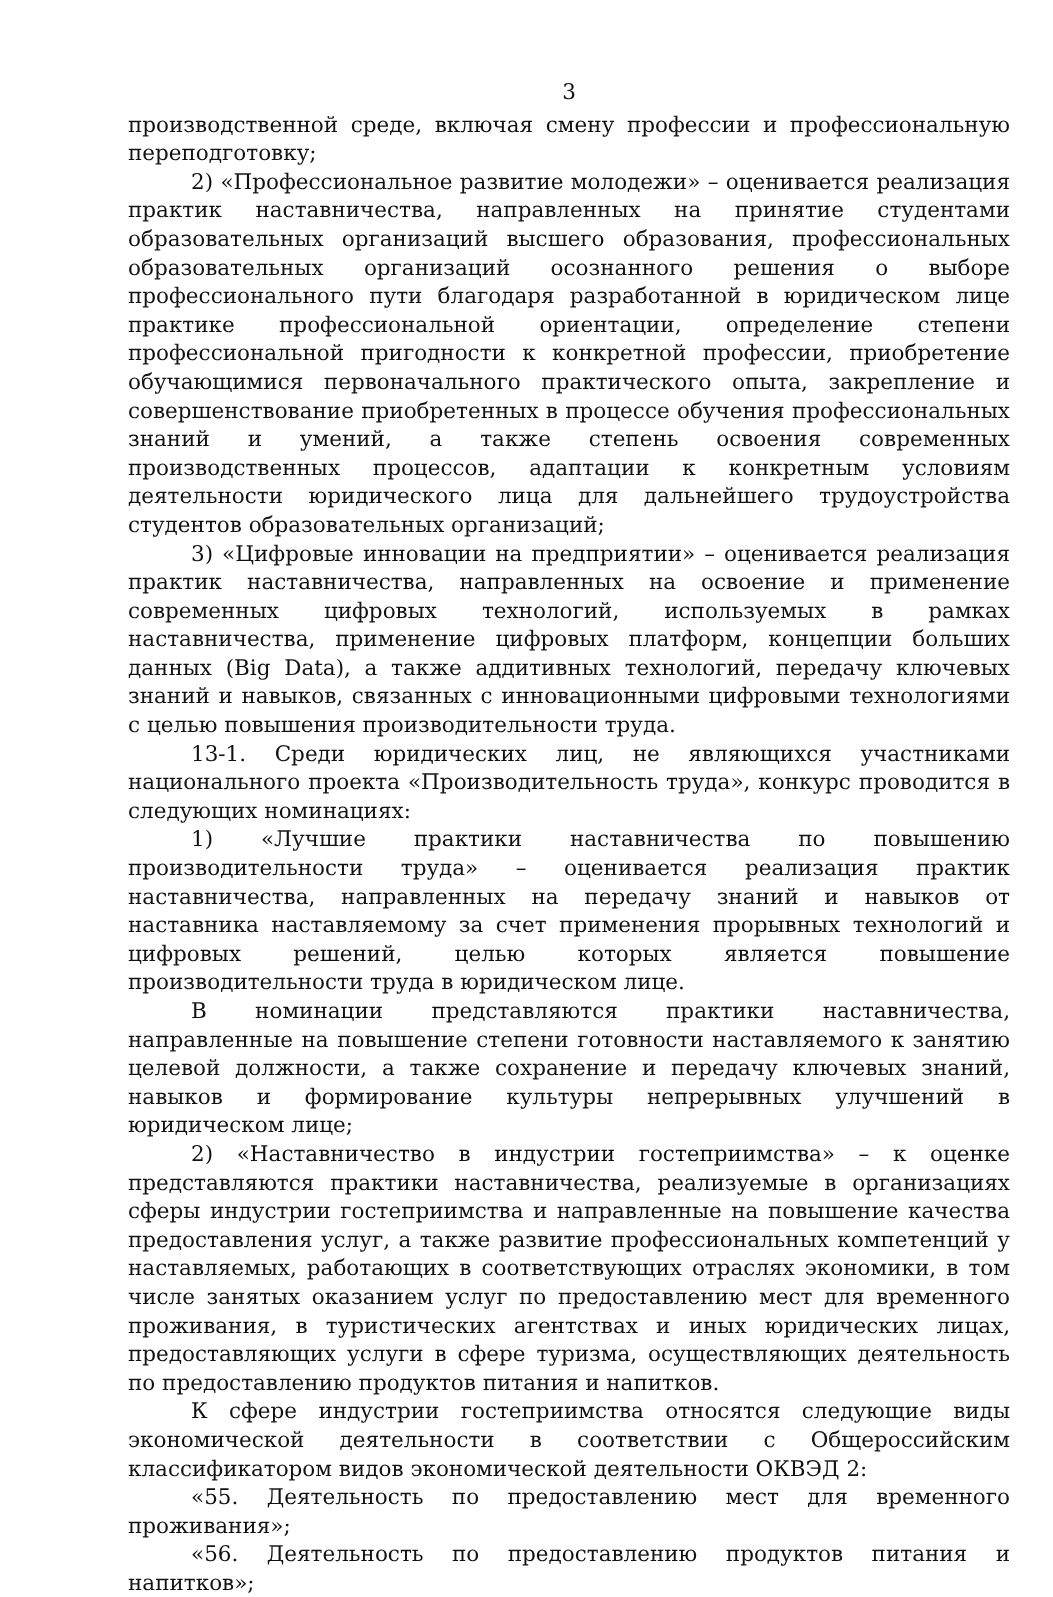3
производственной среде, включая смену профессии и профессиональную переподготовку;
2) «Профессиональное развитие молодежи» – оценивается реализация практик наставничества, направленных на принятие студентами образовательных организаций высшего образования, профессиональных образовательных организаций осознанного решения о выборе профессионального пути благодаря разработанной в юридическом лице практике профессиональной ориентации, определение степени профессиональной пригодности к конкретной профессии, приобретение обучающимися первоначального практического опыта, закрепление и совершенствование приобретенных в процессе обучения профессиональных знаний и умений, а также степень освоения современных производственных процессов, адаптации к конкретным условиям деятельности юридического лица для дальнейшего трудоустройства студентов образовательных организаций;
3) «Цифровые инновации на предприятии» – оценивается реализация практик наставничества, направленных на освоение и применение современных цифровых технологий, используемых в рамках наставничества, применение цифровых платформ, концепции больших данных (Big Data), а также аддитивных технологий, передачу ключевых знаний и навыков, связанных с инновационными цифровыми технологиями с целью повышения производительности труда.
13-1. Среди юридических лиц, не являющихся участниками национального проекта «Производительность труда», конкурс проводится в следующих номинациях:
1) «Лучшие практики наставничества по повышению производительности труда» – оценивается реализация практик наставничества, направленных на передачу знаний и навыков от наставника наставляемому за счет применения прорывных технологий и цифровых решений, целью которых является повышение производительности труда в юридическом лице.
В номинации представляются практики наставничества, направленные на повышение степени готовности наставляемого к занятию целевой должности, а также сохранение и передачу ключевых знаний, навыков и формирование культуры непрерывных улучшений в юридическом лице;
2) «Наставничество в индустрии гостеприимства» – к оценке представляются практики наставничества, реализуемые в организациях сферы индустрии гостеприимства и направленные на повышение качества предоставления услуг, а также развитие профессиональных компетенций у наставляемых, работающих в соответствующих отраслях экономики, в том числе занятых оказанием услуг по предоставлению мест для временного проживания, в туристических агентствах и иных юридических лицах, предоставляющих услуги в сфере туризма, осуществляющих деятельность по предоставлению продуктов питания и напитков.
К сфере индустрии гостеприимства относятся следующие виды экономической деятельности в соответствии с Общероссийским классификатором видов экономической деятельности ОКВЭД 2:
«55. Деятельность по предоставлению мест для временного проживания»;
«56. Деятельность по предоставлению продуктов питания и напитков»;